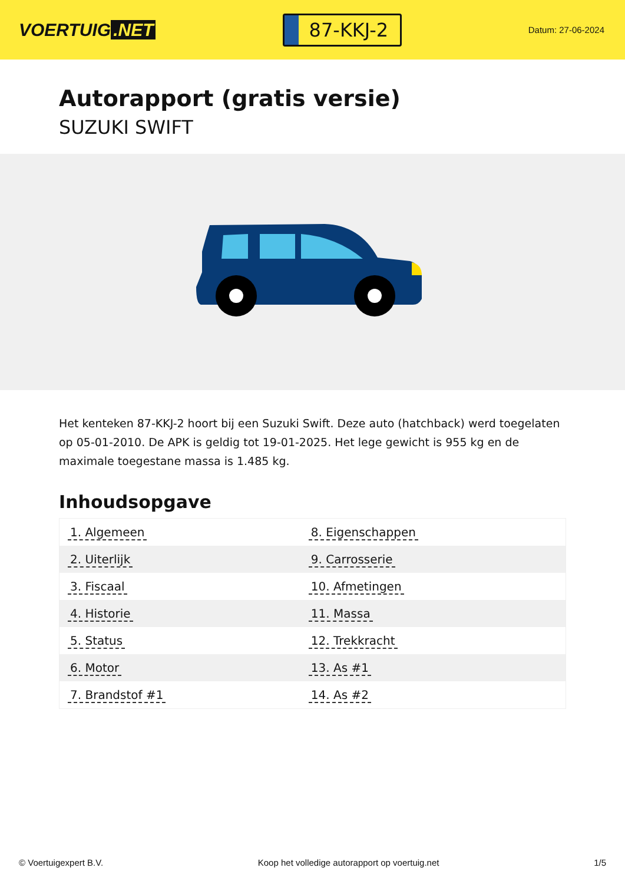VOERTUIG.NET
87-KKJ-2
Datum: 27-06-2024
Autorapport (gratis versie)
SUZUKI SWIFT
Het kenteken 87-KKJ-2 hoort bij een Suzuki Swift. Deze auto (hatchback) werd toegelaten op 05-01-2010. De APK is geldig tot 19-01-2025. Het lege gewicht is 955 kg en de maximale toegestane massa is 1.485 kg.
Inhoudsopgave
| 1. Algemeen | 8. Eigenschappen |
| 2. Uiterlijk | 9. Carrosserie |
| 3. Fiscaal | 10. Afmetingen |
| 4. Historie | 11. Massa |
| 5. Status | 12. Trekkracht |
| 6. Motor | 13. As #1 |
| 7. Brandstof #1 | 14. As #2 |
© Voertuigexpert B.V. Koop het volledige autorapport op voertuig.net 1/5